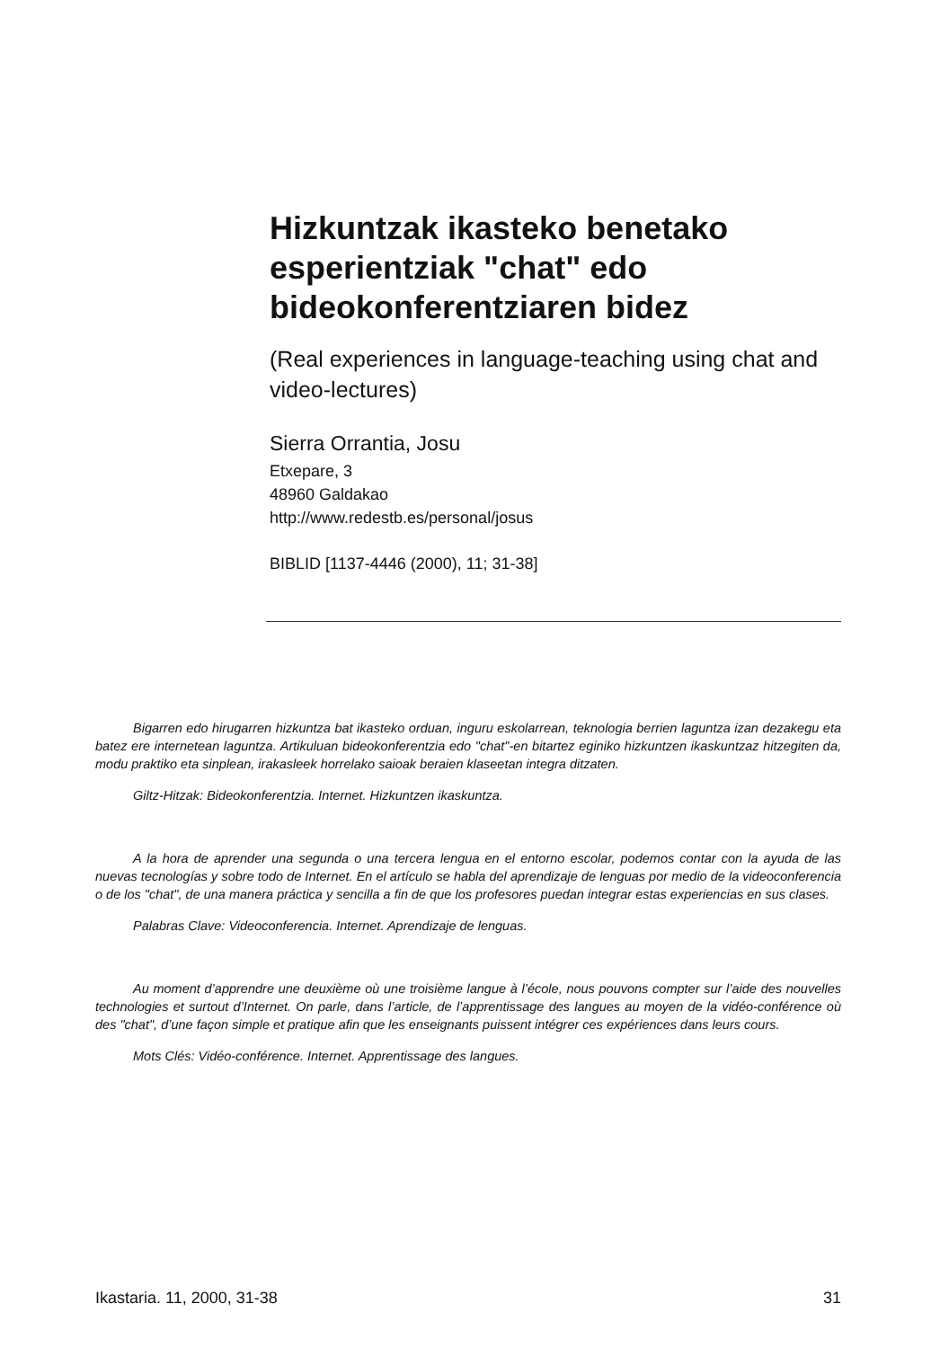Hizkuntzak ikasteko benetako esperientziak "chat" edo bideokonferentziaren bidez
(Real experiences in language-teaching using chat and video-lectures)
Sierra Orrantia, Josu
Etxepare, 3
48960 Galdakao
http://www.redestb.es/personal/josus
BIBLID [1137-4446 (2000), 11; 31-38]
Bigarren edo hirugarren hizkuntza bat ikasteko orduan, inguru eskolarrean, teknologia berrien laguntza izan dezakegu eta batez ere internetean laguntza. Artikuluan bideokonferentzia edo "chat"-en bitartez eginiko hizkuntzen ikaskuntzaz hitzegiten da, modu praktiko eta sinplean, irakasleek horrelako saioak beraien klaseetan integra ditzaten.
Giltz-Hitzak: Bideokonferentzia. Internet. Hizkuntzen ikaskuntza.
A la hora de aprender una segunda o una tercera lengua en el entorno escolar, podemos contar con la ayuda de las nuevas tecnologías y sobre todo de Internet. En el artículo se habla del aprendizaje de lenguas por medio de la videoconferencia o de los "chat", de una manera práctica y sencilla a fin de que los profesores puedan integrar estas experiencias en sus clases.
Palabras Clave: Videoconferencia. Internet. Aprendizaje de lenguas.
Au moment d’apprendre une deuxième où une troisième langue à l’école, nous pouvons compter sur l’aide des nouvelles technologies et surtout d’Internet. On parle, dans l’article, de l’apprentissage des langues au moyen de la vidéo-conférence où des "chat", d’une façon simple et pratique afin que les enseignants puissent intégrer ces expériences dans leurs cours.
Mots Clés: Vidéo-conférence. Internet. Apprentissage des langues.
Ikastaria. 11, 2000, 31-38 31